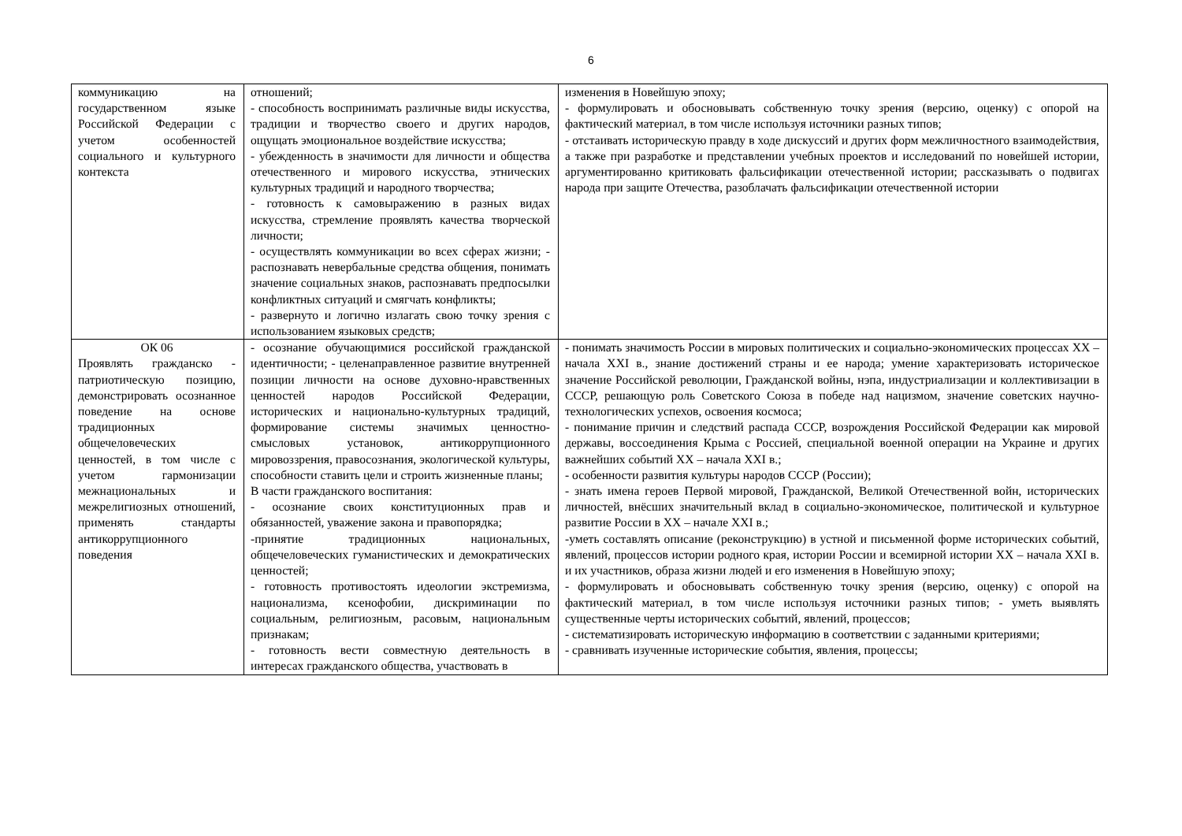6
| коммуникацию на государственном языке Российской Федерации с учетом особенностей социального и культурного контекста | отношений; - способность воспринимать различные виды искусства, традиции и творчество своего и других народов, ощущать эмоциональное воздействие искусства; - убежденность в значимости для личности и общества отечественного и мирового искусства, этнических культурных традиций и народного творчества; - готовность к самовыражению в разных видах искусства, стремление проявлять качества творческой личности; - осуществлять коммуникации во всех сферах жизни; - распознавать невербальные средства общения, понимать значение социальных знаков, распознавать предпосылки конфликтных ситуаций и смягчать конфликты; - развернуто и логично излагать свою точку зрения с использованием языковых средств; | изменения в Новейшую эпоху; - формулировать и обосновывать собственную точку зрения (версию, оценку) с опорой на фактический материал, в том числе используя источники разных типов; - отстаивать историческую правду в ходе дискуссий и других форм межличностного взаимодействия, а также при разработке и представлении учебных проектов и исследований по новейшей истории, аргументированно критиковать фальсификации отечественной истории; рассказывать о подвигах народа при защите Отечества, разоблачать фальсификации отечественной истории |
| ОК 06 Проявлять гражданско - патриотическую позицию, демонстрировать осознанное поведение на основе традиционных общечеловеческих ценностей, в том числе с учетом гармонизации межнациональных и межрелигиозных отношений, применять стандарты антикоррупционного поведения | - осознание обучающимися российской гражданской идентичности; - целенаправленное развитие внутренней позиции личности на основе духовно-нравственных ценностей народов Российской Федерации, исторических и национально-культурных традиций, формирование системы значимых ценностно-смысловых установок, антикоррупционного мировоззрения, правосознания, экологической культуры, способности ставить цели и строить жизненные планы; В части гражданского воспитания: - осознание своих конституционных прав и обязанностей, уважение закона и правопорядка; -принятие традиционных национальных, общечеловеческих гуманистических и демократических ценностей; - готовность противостоять идеологии экстремизма, национализма, ксенофобии, дискриминации по социальным, религиозным, расовым, национальным признакам; - готовность вести совместную деятельность в интересах гражданского общества, участвовать в | - понимать значимость России в мировых политических и социально-экономических процессах XX – начала XXI в., знание достижений страны и ее народа; умение характеризовать историческое значение Российской революции, Гражданской войны, нэпа, индустриализации и коллективизации в СССР, решающую роль Советского Союза в победе над нацизмом, значение советских научно-технологических успехов, освоения космоса; - понимание причин и следствий распада СССР, возрождения Российской Федерации как мировой державы, воссоединения Крыма с Россией, специальной военной операции на Украине и других важнейших событий XX – начала XXI в.; - особенности развития культуры народов СССР (России); - знать имена героев Первой мировой, Гражданской, Великой Отечественной войн, исторических личностей, внёсших значительный вклад в социально-экономическое, политической и культурное развитие России в XX – начале XXI в.; -уметь составлять описание (реконструкцию) в устной и письменной форме исторических событий, явлений, процессов истории родного края, истории России и всемирной истории XX – начала XXI в. и их участников, образа жизни людей и его изменения в Новейшую эпоху; - формулировать и обосновывать собственную точку зрения (версию, оценку) с опорой на фактический материал, в том числе используя источники разных типов; - уметь выявлять существенные черты исторических событий, явлений, процессов; - систематизировать историческую информацию в соответствии с заданными критериями; - сравнивать изученные исторические события, явления, процессы; |